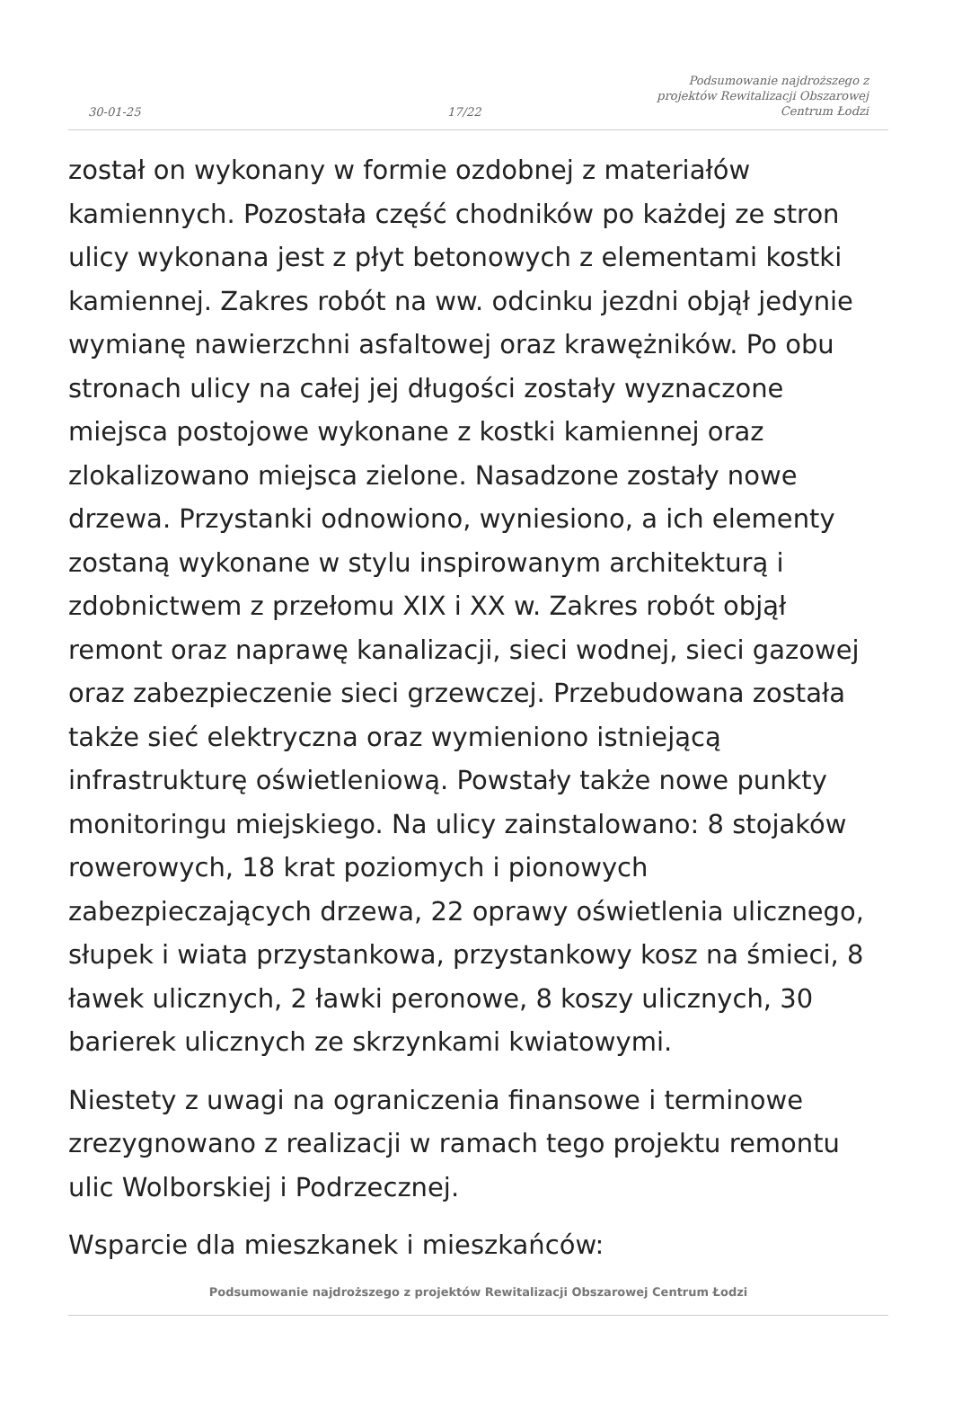30-01-25
17/22
Podsumowanie najdroższego z
projektów Rewitalizacji Obszarowej
Centrum Łodzi
został on wykonany w formie ozdobnej z materiałów kamiennych. Pozostała część chodników po każdej ze stron ulicy wykonana jest z płyt betonowych z elementami kostki kamiennej. Zakres robót na ww. odcinku jezdni objął jedynie wymianę nawierzchni asfaltowej oraz krawężników. Po obu stronach ulicy na całej jej długości zostały wyznaczone miejsca postojowe wykonane z kostki kamiennej oraz zlokalizowano miejsca zielone. Nasadzone zostały nowe drzewa. Przystanki odnowiono, wyniesiono, a ich elementy zostaną wykonane w stylu inspirowanym architekturą i zdobnictwem z przełomu XIX i XX w. Zakres robót objął remont oraz naprawę kanalizacji, sieci wodnej, sieci gazowej oraz zabezpieczenie sieci grzewczej. Przebudowana została także sieć elektryczna oraz wymieniono istniejącą infrastrukturę oświetleniową. Powstały także nowe punkty monitoringu miejskiego. Na ulicy zainstalowano: 8 stojaków rowerowych, 18 krat poziomych i pionowych zabezpieczających drzewa, 22 oprawy oświetlenia ulicznego, słupek i wiata przystankowa, przystankowy kosz na śmieci, 8 ławek ulicznych, 2 ławki peronowe, 8 koszy ulicznych, 30 barierek ulicznych ze skrzynkami kwiatowymi.
Niestety z uwagi na ograniczenia finansowe i terminowe zrezygnowano z realizacji w ramach tego projektu remontu ulic Wolborskiej i Podrzecznej.
Wsparcie dla mieszkanek i mieszkańców:
Podsumowanie najdroższego z projektów Rewitalizacji Obszarowej Centrum Łodzi